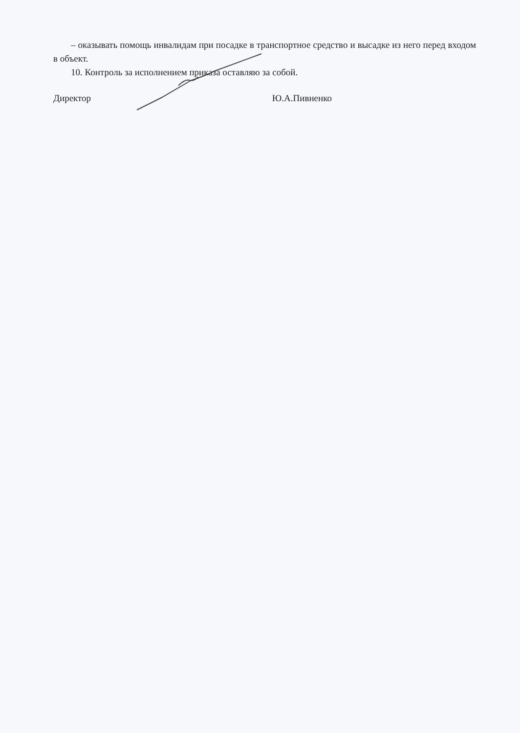– оказывать помощь инвалидам при посадке в транспортное средство и высадке из него перед входом в объект.
10. Контроль за исполнением приказа оставляю за собой.
Директор Ю.А.Пивненко